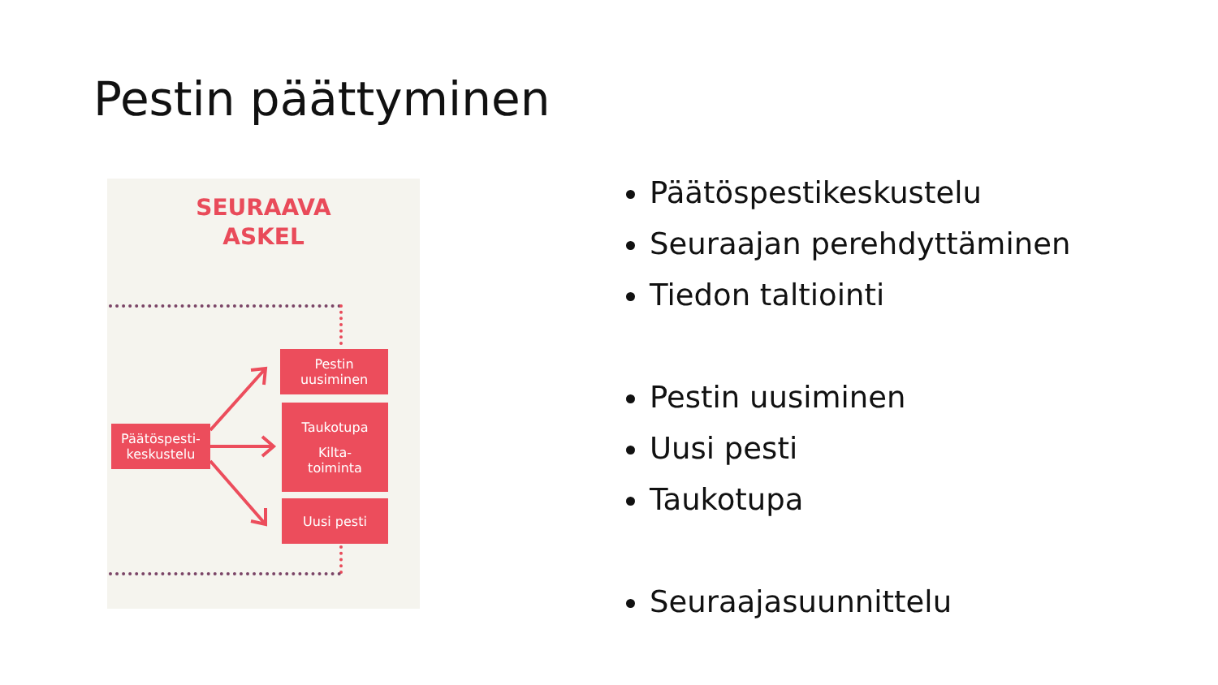Pestin päättyminen
SEURAAVA
ASKEL
Pestin
uusiminen
Taukotupa
Kilta-
toiminta
Päätöspesti-
keskustelu
Uusi pesti
Päätöspestikeskustelu
Seuraajan perehdyttäminen
Tiedon taltiointi
Pestin uusiminen
Uusi pesti
Taukotupa
Seuraajasuunnittelu